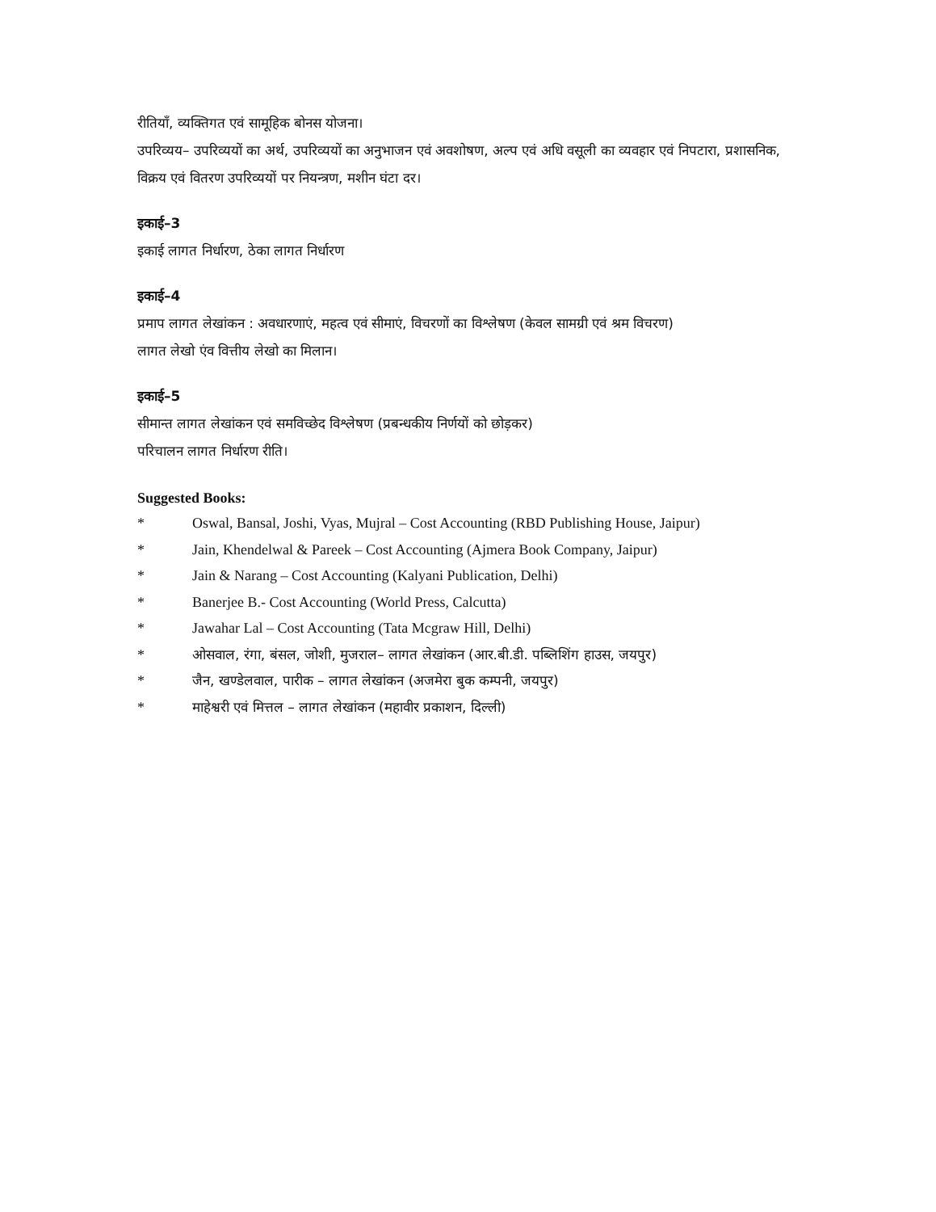रीतियाँ, व्यक्तिगत एवं सामूहिक बोनस योजना।
उपरिव्यय– उपरिव्ययों का अर्थ, उपरिव्ययों का अनुभाजन एवं अवशोषण, अल्प एवं अधि वसूली का व्यवहार एवं निपटारा, प्रशासनिक, विक्रय एवं वितरण उपरिव्ययों पर नियन्त्रण, मशीन घंटा दर।
इकाई–3
इकाई लागत निर्धारण, ठेका लागत निर्धारण
इकाई–4
प्रमाप लागत लेखांकन : अवधारणाएं, महत्व एवं सीमाएं, विचरणों का विश्लेषण (केवल सामग्री एवं श्रम विचरण)
लागत लेखो एंव वित्तीय लेखो का मिलान।
इकाई–5
सीमान्त लागत लेखांकन एवं समविच्छेद विश्लेषण (प्रबन्धकीय निर्णयों को छोड़कर)
परिचालन लागत निर्धारण रीति।
Suggested Books:
* Oswal, Bansal, Joshi, Vyas, Mujral – Cost Accounting (RBD Publishing House, Jaipur)
* Jain, Khendelwal & Pareek – Cost Accounting (Ajmera Book Company, Jaipur)
* Jain & Narang – Cost Accounting (Kalyani Publication, Delhi)
* Banerjee B.- Cost Accounting (World Press, Calcutta)
* Jawahar Lal – Cost Accounting (Tata Mcgraw Hill, Delhi)
* ओसवाल, रंगा, बंसल, जोशी, मुजराल– लागत लेखांकन (आर.बी.डी. पब्लिशिंग हाउस, जयपुर)
* जैन, खण्डेलवाल, पारीक – लागत लेखांकन (अजमेरा बुक कम्पनी, जयपुर)
* माहेश्वरी एवं मित्तल – लागत लेखांकन (महावीर प्रकाशन, दिल्ली)